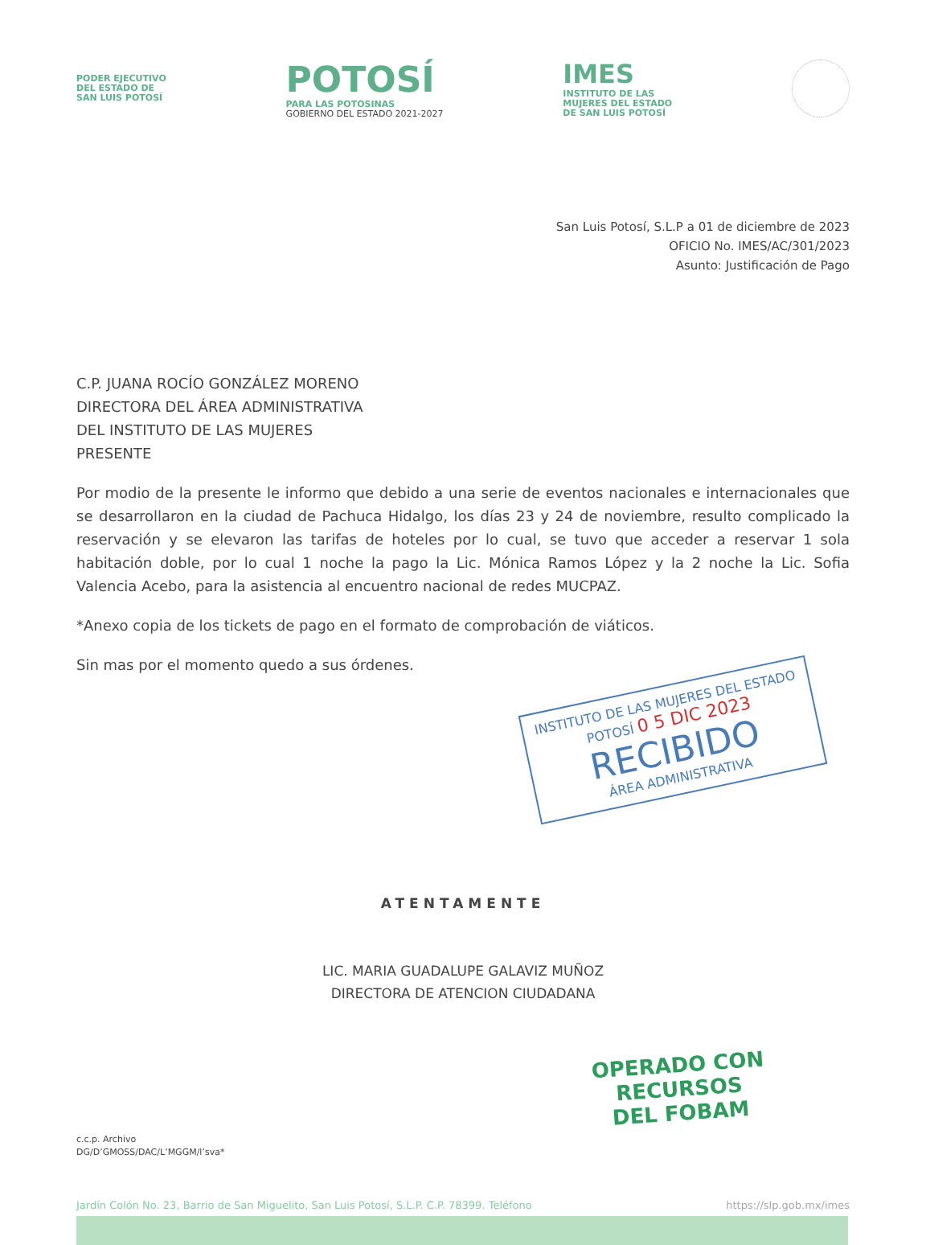PODER EJECUTIVO
DEL ESTADO DE
SAN LUIS POTOSÍ
POTOSÍ
PARA LAS POTOSINAS
GOBIERNO DEL ESTADO 2021-2027
IMES
INSTITUTO DE LAS
MUJERES DEL ESTADO
DE SAN LUIS POTOSÍ
San Luis Potosí, S.L.P a 01 de diciembre de 2023
OFICIO No. IMES/AC/301/2023
Asunto: Justificación de Pago
C.P. JUANA ROCÍO GONZÁLEZ MORENO
DIRECTORA DEL ÁREA ADMINISTRATIVA
DEL INSTITUTO DE LAS MUJERES
PRESENTE
Por modio de la presente le informo que debido a una serie de eventos nacionales e internacionales que se desarrollaron en la ciudad de Pachuca Hidalgo, los días 23 y 24 de noviembre, resulto complicado la reservación y se elevaron las tarifas de hoteles por lo cual, se tuvo que acceder a reservar 1 sola habitación doble, por lo cual 1 noche la pago la Lic. Mónica Ramos López y la 2 noche la Lic. Sofia Valencia Acebo, para la asistencia al encuentro nacional de redes MUCPAZ.
*Anexo copia de los tickets de pago en el formato de comprobación de viáticos.
Sin mas por el momento quedo a sus órdenes.
INSTITUTO DE LAS MUJERES DEL ESTADO
POTOSÍ 0 5 DIC 2023
RECIBIDO
ÁREA ADMINISTRATIVA
ATENTAMENTE
LIC. MARIA GUADALUPE GALAVIZ MUÑOZ
DIRECTORA DE ATENCION CIUDADANA
OPERADO CON RECURSOS
DEL FOBAM
c.c.p. Archivo
DG/D’GMOSS/DAC/L’MGGM/l’sva*
Jardín Colón No. 23, Barrio de San Miguelito, San Luis Potosí, S.L.P. C.P. 78399. Teléfono https://slp.gob.mx/imes